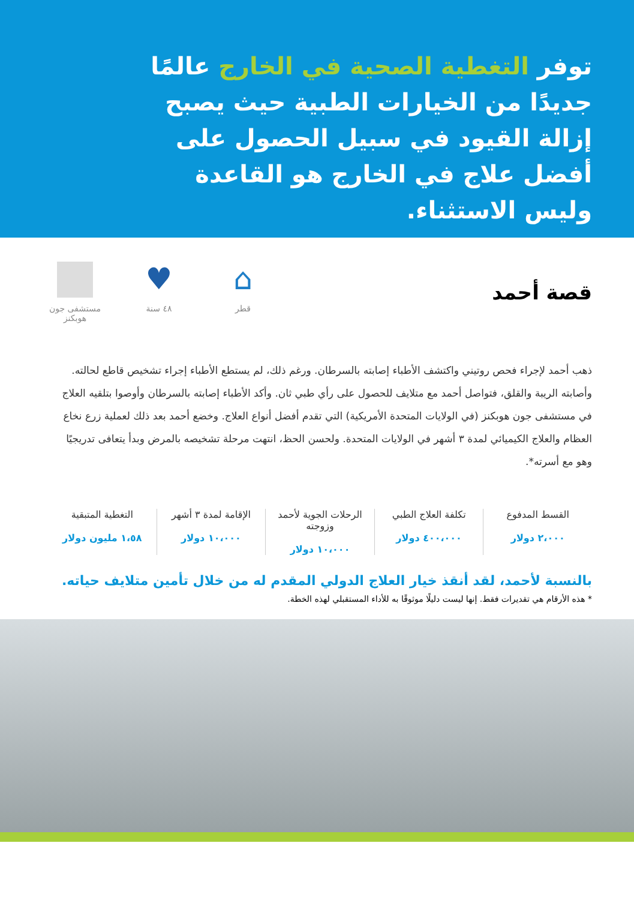توفر التغطية الصحية في الخارج عالمًا جديدًا من الخيارات الطبية حيث يصبح إزالة القيود في سبيل الحصول على أفضل علاج في الخارج هو القاعدة وليس الاستثناء.
قصة أحمد
مستشفى جون هوبكنز
♥
٤٨ سنة
⌂
قطر
ذهب أحمد لإجراء فحص روتيني واكتشف الأطباء إصابته بالسرطان. ورغم ذلك، لم يستطع الأطباء إجراء تشخيص قاطع لحالته. وأصابته الريبة والقلق، فتواصل أحمد مع متلايف للحصول على رأي طبي ثان. وأكد الأطباء إصابته بالسرطان وأوصوا بتلقيه العلاج في مستشفى جون هوبكنز (في الولايات المتحدة الأمريكية) التي تقدم أفضل أنواع العلاج. وخضع أحمد بعد ذلك لعملية زرع نخاع العظام والعلاج الكيميائي لمدة ٣ أشهر في الولايات المتحدة. ولحسن الحظ، انتهت مرحلة تشخيصه بالمرض وبدأ يتعافى تدريجيًا وهو مع أسرته*.
القسط المدفوع
٢،٠٠٠ دولار
تكلفة العلاج الطبي
٤٠٠،٠٠٠ دولار
الرحلات الجوية لأحمد وزوجته
١٠،٠٠٠ دولار
الإقامة لمدة ٣ أشهر
١٠،٠٠٠ دولار
التغطية المتبقية
١،٥٨ مليون دولار
بالنسبة لأحمد، لقد أنقذ خيار العلاج الدولي المقدم له من خلال تأمين متلايف حياته.
* هذه الأرقام هي تقديرات فقط. إنها ليست دليلًا موثوقًا به للأداء المستقبلي لهذه الخطة.